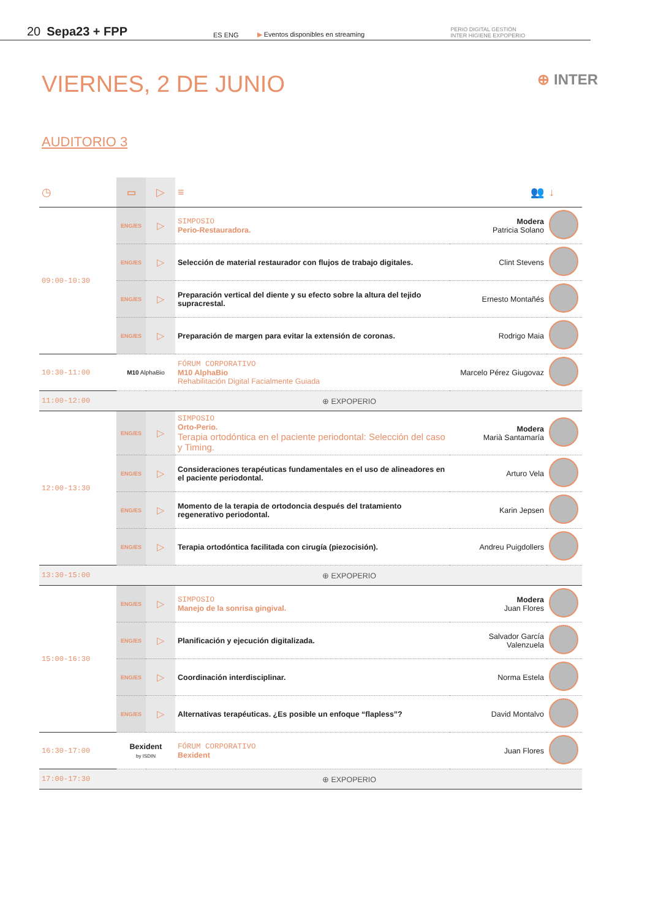20 Sepa23 + FPP ES ENG ▶ Eventos disponibles en streaming PERIO DIGITAL GESTIÓN
INTER HIGIENE EXPOPERIO
VIERNES, 2 DE JUNIO ⊕ INTER
AUDITORIO 3
| ◷ | ▭ | ▷ | ≡ | 👥 | ↓ |
| 09:00-10:30 | ENG/ES | ▷ | SIMPOSIO Perio-Restauradora. | Modera Patricia Solano | |
| | ENG/ES | ▷ | Selección de material restaurador con flujos de trabajo digitales. | Clint Stevens | |
| | ENG/ES | ▷ | Preparación vertical del diente y su efecto sobre la altura del tejido supracrestal. | Ernesto Montañés | |
| | ENG/ES | ▷ | Preparación de margen para evitar la extensión de coronas. | Rodrigo Maia | |
| 10:30-11:00 | M10 AlphaBio | | FÓRUM CORPORATIVO M10 AlphaBio Rehabilitación Digital Facialmente Guiada | Marcelo Pérez Giugovaz | |
| 11:00-12:00 | ⊕ EXPOPERIO | | | | |
| 12:00-13:30 | ENG/ES | ▷ | SIMPOSIO Orto-Perio. Terapia ortodóntica en el paciente periodontal: Selección del caso y Timing. | Modera Marià Santamaría | |
| | ENG/ES | ▷ | Consideraciones terapéuticas fundamentales en el uso de alineadores en el paciente periodontal. | Arturo Vela | |
| | ENG/ES | ▷ | Momento de la terapia de ortodoncia después del tratamiento regenerativo periodontal. | Karin Jepsen | |
| | ENG/ES | ▷ | Terapia ortodóntica facilitada con cirugía (piezocisión). | Andreu Puigdollers | |
| 13:30-15:00 | ⊕ EXPOPERIO | | | | |
| 15:00-16:30 | ENG/ES | ▷ | SIMPOSIO Manejo de la sonrisa gingival. | Modera Juan Flores | |
| | ENG/ES | ▷ | Planificación y ejecución digitalizada. | Salvador García Valenzuela | |
| | ENG/ES | ▷ | Coordinación interdisciplinar. | Norma Estela | |
| | ENG/ES | ▷ | Alternativas terapéuticas. ¿Es posible un enfoque “flapless”? | David Montalvo | |
| 16:30-17:00 | Bexident by ISDIN | | FÓRUM CORPORATIVO Bexident | Juan Flores | |
| 17:00-17:30 | ⊕ EXPOPERIO | | | | |